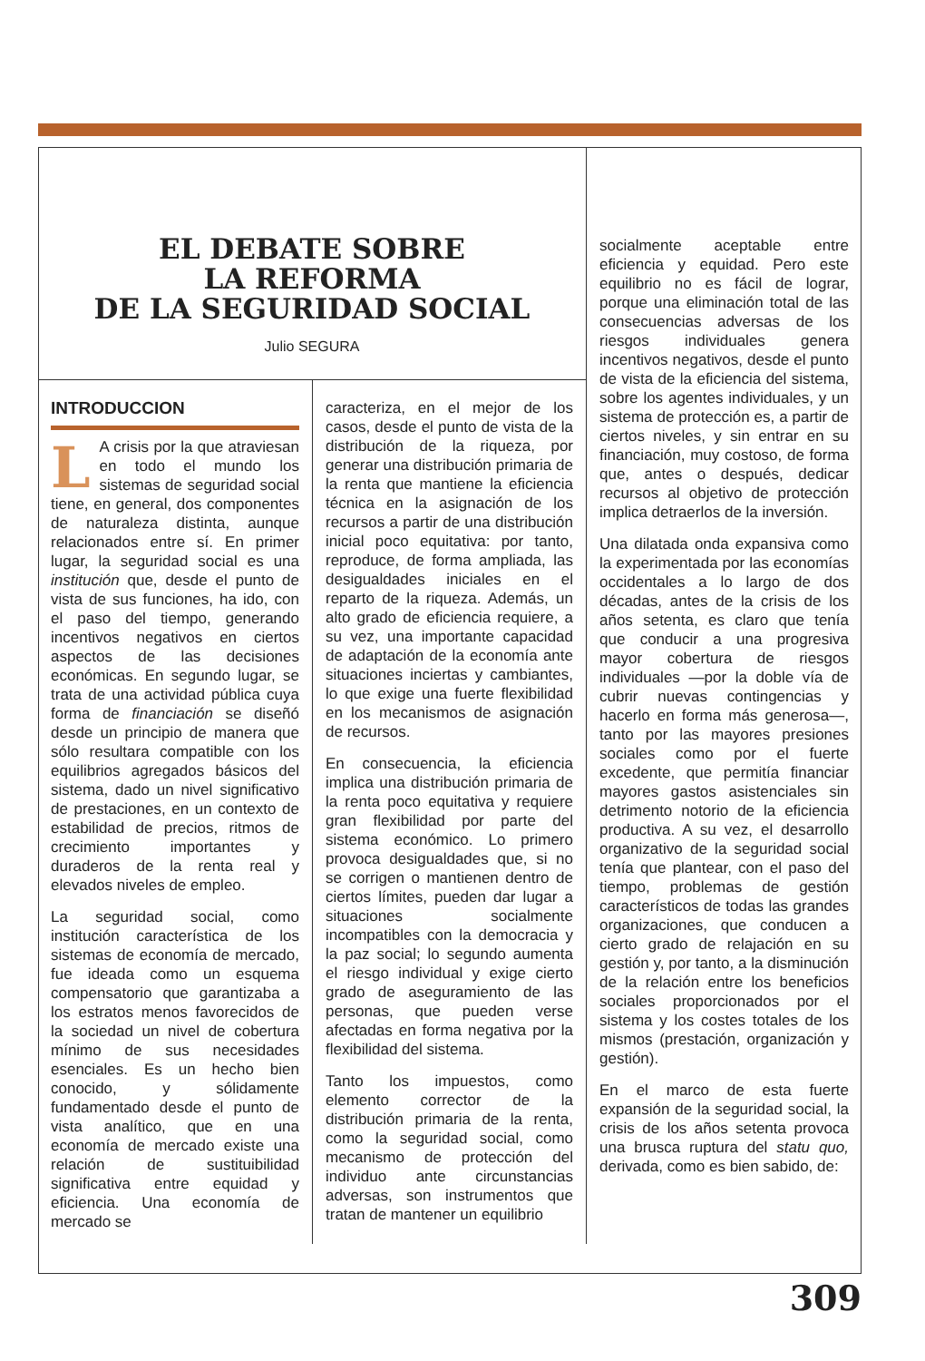EL DEBATE SOBRE
LA REFORMA
DE LA SEGURIDAD SOCIAL
Julio SEGURA
socialmente aceptable entre eficiencia y equidad. Pero este equilibrio no es fácil de lograr, porque una eliminación total de las consecuencias adversas de los riesgos individuales genera incentivos negativos, desde el punto de vista de la eficiencia del sistema, sobre los agentes individuales, y un sistema de protección es, a partir de ciertos niveles, y sin entrar en su financiación, muy costoso, de forma que, antes o después, dedicar recursos al objetivo de protección implica detraerlos de la inversión.
Una dilatada onda expansiva como la experimentada por las economías occidentales a lo largo de dos décadas, antes de la crisis de los años setenta, es claro que tenía que conducir a una progresiva mayor cobertura de riesgos individuales —por la doble vía de cubrir nuevas contingencias y hacerlo en forma más generosa—, tanto por las mayores presiones sociales como por el fuerte excedente, que permitía financiar mayores gastos asistenciales sin detrimento notorio de la eficiencia productiva. A su vez, el desarrollo organizativo de la seguridad social tenía que plantear, con el paso del tiempo, problemas de gestión característicos de todas las grandes organizaciones, que conducen a cierto grado de relajación en su gestión y, por tanto, a la disminución de la relación entre los beneficios sociales proporcionados por el sistema y los costes totales de los mismos (prestación, organización y gestión).
En el marco de esta fuerte expansión de la seguridad social, la crisis de los años setenta provoca una brusca ruptura del statu quo, derivada, como es bien sabido, de:
INTRODUCCION
LA crisis por la que atraviesan en todo el mundo los sistemas de seguridad social tiene, en general, dos componentes de naturaleza distinta, aunque relacionados entre sí. En primer lugar, la seguridad social es una institución que, desde el punto de vista de sus funciones, ha ido, con el paso del tiempo, generando incentivos negativos en ciertos aspectos de las decisiones económicas. En segundo lugar, se trata de una actividad pública cuya forma de financiación se diseñó desde un principio de manera que sólo resultara compatible con los equilibrios agregados básicos del sistema, dado un nivel significativo de prestaciones, en un contexto de estabilidad de precios, ritmos de crecimiento importantes y duraderos de la renta real y elevados niveles de empleo.
La seguridad social, como institución característica de los sistemas de economía de mercado, fue ideada como un esquema compensatorio que garantizaba a los estratos menos favorecidos de la sociedad un nivel de cobertura mínimo de sus necesidades esenciales. Es un hecho bien conocido, y sólidamente fundamentado desde el punto de vista analítico, que en una economía de mercado existe una relación de sustituibilidad significativa entre equidad y eficiencia. Una economía de mercado se
caracteriza, en el mejor de los casos, desde el punto de vista de la distribución de la riqueza, por generar una distribución primaria de la renta que mantiene la eficiencia técnica en la asignación de los recursos a partir de una distribución inicial poco equitativa: por tanto, reproduce, de forma ampliada, las desigualdades iniciales en el reparto de la riqueza. Además, un alto grado de eficiencia requiere, a su vez, una importante capacidad de adaptación de la economía ante situaciones inciertas y cambiantes, lo que exige una fuerte flexibilidad en los mecanismos de asignación de recursos.
En consecuencia, la eficiencia implica una distribución primaria de la renta poco equitativa y requiere gran flexibilidad por parte del sistema económico. Lo primero provoca desigualdades que, si no se corrigen o mantienen dentro de ciertos límites, pueden dar lugar a situaciones socialmente incompatibles con la democracia y la paz social; lo segundo aumenta el riesgo individual y exige cierto grado de aseguramiento de las personas, que pueden verse afectadas en forma negativa por la flexibilidad del sistema.
Tanto los impuestos, como elemento corrector de la distribución primaria de la renta, como la seguridad social, como mecanismo de protección del individuo ante circunstancias adversas, son instrumentos que tratan de mantener un equilibrio
309